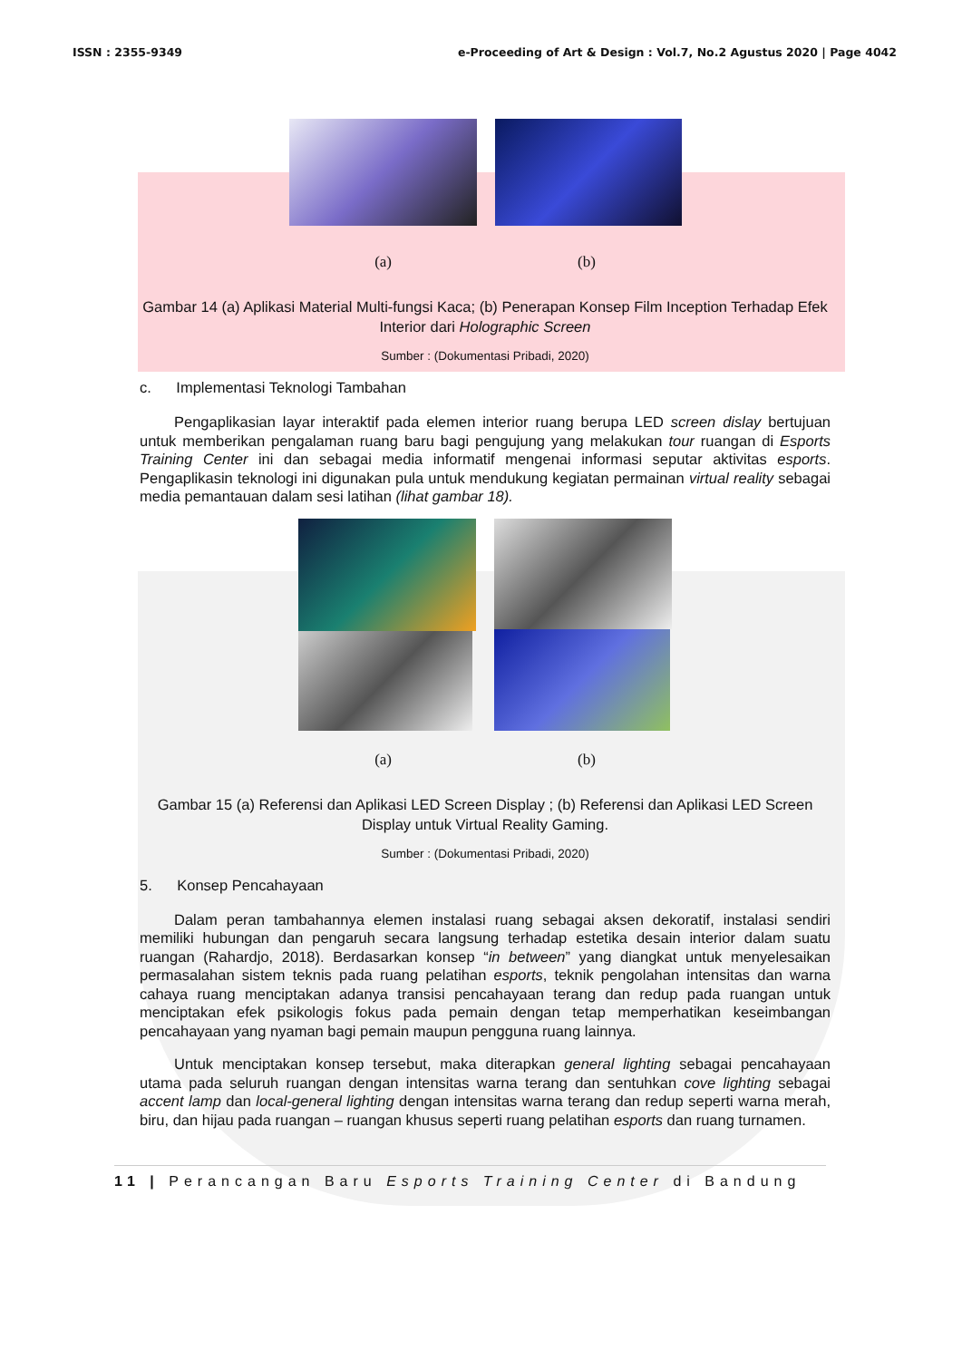ISSN : 2355-9349 e-Proceeding of Art & Design : Vol.7, No.2 Agustus 2020 | Page 4042
(a) (b)
Gambar 14 (a) Aplikasi Material Multi-fungsi Kaca; (b) Penerapan Konsep Film Inception Terhadap Efek Interior dari Holographic Screen
Sumber : (Dokumentasi Pribadi, 2020)
c. Implementasi Teknologi Tambahan
Pengaplikasian layar interaktif pada elemen interior ruang berupa LED screen dislay bertujuan untuk memberikan pengalaman ruang baru bagi pengujung yang melakukan tour ruangan di Esports Training Center ini dan sebagai media informatif mengenai informasi seputar aktivitas esports. Pengaplikasin teknologi ini digunakan pula untuk mendukung kegiatan permainan virtual reality sebagai media pemantauan dalam sesi latihan (lihat gambar 18).
(a) (b)
Gambar 15 (a) Referensi dan Aplikasi LED Screen Display ; (b) Referensi dan Aplikasi LED Screen Display untuk Virtual Reality Gaming.
Sumber : (Dokumentasi Pribadi, 2020)
5. Konsep Pencahayaan
Dalam peran tambahannya elemen instalasi ruang sebagai aksen dekoratif, instalasi sendiri memiliki hubungan dan pengaruh secara langsung terhadap estetika desain interior dalam suatu ruangan (Rahardjo, 2018). Berdasarkan konsep “in between” yang diangkat untuk menyelesaikan permasalahan sistem teknis pada ruang pelatihan esports, teknik pengolahan intensitas dan warna cahaya ruang menciptakan adanya transisi pencahayaan terang dan redup pada ruangan untuk menciptakan efek psikologis fokus pada pemain dengan tetap memperhatikan keseimbangan pencahayaan yang nyaman bagi pemain maupun pengguna ruang lainnya.
Untuk menciptakan konsep tersebut, maka diterapkan general lighting sebagai pencahayaan utama pada seluruh ruangan dengan intensitas warna terang dan sentuhkan cove lighting sebagai accent lamp dan local-general lighting dengan intensitas warna terang dan redup seperti warna merah, biru, dan hijau pada ruangan – ruangan khusus seperti ruang pelatihan esports dan ruang turnamen.
11 | Perancangan Baru Esports Training Center di Bandung